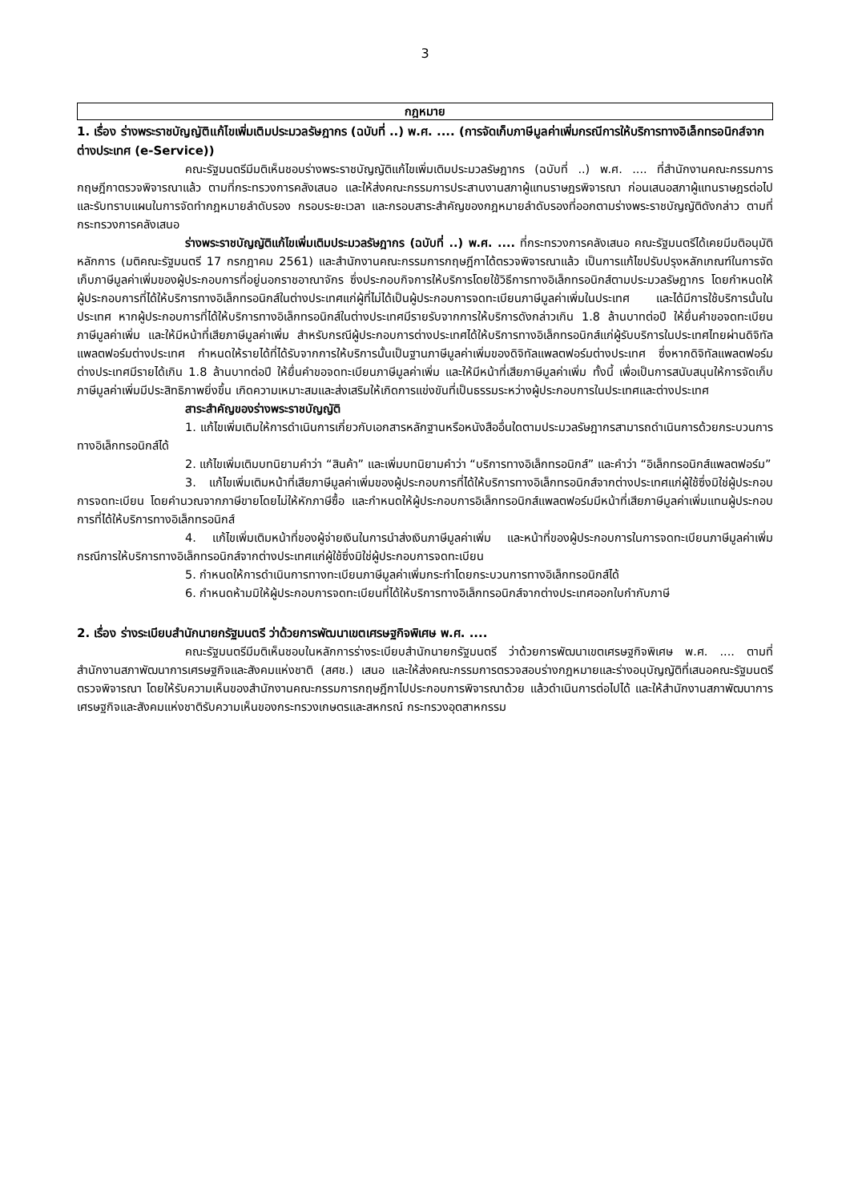3
กฎหมาย
1. เรื่อง ร่างพระราชบัญญัติแก้ไขเพิ่มเติมประมวลรัษฎากร (ฉบับที่ ..) พ.ศ. .... (การจัดเก็บภาษีมูลค่าเพิ่มกรณีการให้บริการทางอิเล็กทรอนิกส์จากต่างประเทศ (e-Service))
คณะรัฐมนตรีมีมติเห็นชอบร่างพระราชบัญญัติแก้ไขเพิ่มเติมประมวลรัษฎากร (ฉบับที่ ..) พ.ศ. .... ที่สำนักงานคณะกรรมการกฤษฎีกาตรวจพิจารณาแล้ว ตามที่กระทรวงการคลังเสนอ และให้ส่งคณะกรรมการประสานงานสภาผู้แทนราษฎรพิจารณา ก่อนเสนอสภาผู้แทนราษฎรต่อไป และรับทราบแผนในการจัดทำกฎหมายลำดับรอง กรอบระยะเวลา และกรอบสาระสำคัญของกฎหมายลำดับรองที่ออกตามร่างพระราชบัญญัติดังกล่าว ตามที่กระทรวงการคลังเสนอ
ร่างพระราชบัญญัติแก้ไขเพิ่มเติมประมวลรัษฎากร (ฉบับที่ ..) พ.ศ. .... ที่กระทรวงการคลังเสนอ คณะรัฐมนตรีได้เคยมีมติอนุมัติหลักการ (มติคณะรัฐมนตรี 17 กรกฎาคม 2561) และสำนักงานคณะกรรมการกฤษฎีกาได้ตรวจพิจารณาแล้ว เป็นการแก้ไขปรับปรุงหลักเกณฑ์ในการจัดเก็บภาษีมูลค่าเพิ่มของผู้ประกอบการที่อยู่นอกราชอาณาจักร ซึ่งประกอบกิจการให้บริการโดยใช้วิธีการทางอิเล็กทรอนิกส์ตามประมวลรัษฎากร โดยกำหนดให้ผู้ประกอบการที่ได้ให้บริการทางอิเล็กทรอนิกส์ในต่างประเทศแก่ผู้ที่ไม่ได้เป็นผู้ประกอบการจดทะเบียนภาษีมูลค่าเพิ่มในประเทศ และได้มีการใช้บริการนั้นในประเทศ หากผู้ประกอบการที่ได้ให้บริการทางอิเล็กทรอนิกส์ในต่างประเทศมีรายรับจากการให้บริการดังกล่าวเกิน 1.8 ล้านบาทต่อปี ให้ยื่นคำขอจดทะเบียนภาษีมูลค่าเพิ่ม และให้มีหน้าที่เสียภาษีมูลค่าเพิ่ม สำหรับกรณีผู้ประกอบการต่างประเทศได้ให้บริการทางอิเล็กทรอนิกส์แก่ผู้รับบริการในประเทศไทยผ่านดิจิทัลแพลตฟอร์มต่างประเทศ กำหนดให้รายได้ที่ได้รับจากการให้บริการนั้นเป็นฐานภาษีมูลค่าเพิ่มของดิจิทัลแพลตฟอร์มต่างประเทศ ซึ่งหากดิจิทัลแพลตฟอร์มต่างประเทศมีรายได้เกิน 1.8 ล้านบาทต่อปี ให้ยื่นคำขอจดทะเบียนภาษีมูลค่าเพิ่ม และให้มีหน้าที่เสียภาษีมูลค่าเพิ่ม ทั้งนี้ เพื่อเป็นการสนับสนุนให้การจัดเก็บภาษีมูลค่าเพิ่มมีประสิทธิภาพยิ่งขึ้น เกิดความเหมาะสมและส่งเสริมให้เกิดการแข่งขันที่เป็นธรรมระหว่างผู้ประกอบการในประเทศและต่างประเทศ
สาระสำคัญของร่างพระราชบัญญัติ
1. แก้ไขเพิ่มเติมให้การดำเนินการเกี่ยวกับเอกสารหลักฐานหรือหนังสืออื่นใดตามประมวลรัษฎากรสามารถดำเนินการด้วยกระบวนการทางอิเล็กทรอนิกส์ได้
2. แก้ไขเพิ่มเติมบทนิยามคำว่า “สินค้า” และเพิ่มบทนิยามคำว่า “บริการทางอิเล็กทรอนิกส์” และคำว่า “อิเล็กทรอนิกส์แพลตฟอร์ม”
3. แก้ไขเพิ่มเติมหน้าที่เสียภาษีมูลค่าเพิ่มของผู้ประกอบการที่ได้ให้บริการทางอิเล็กทรอนิกส์จากต่างประเทศแก่ผู้ใช้ซึ่งมิใช่ผู้ประกอบการจดทะเบียน โดยคำนวณจากภาษีขายโดยไม่ให้หักภาษีซื้อ และกำหนดให้ผู้ประกอบการอิเล็กทรอนิกส์แพลตฟอร์มมีหน้าที่เสียภาษีมูลค่าเพิ่มแทนผู้ประกอบการที่ได้ให้บริการทางอิเล็กทรอนิกส์
4. แก้ไขเพิ่มเติมหน้าที่ของผู้จ่ายเงินในการนำส่งเงินภาษีมูลค่าเพิ่ม และหน้าที่ของผู้ประกอบการในการจดทะเบียนภาษีมูลค่าเพิ่ม กรณีการให้บริการทางอิเล็กทรอนิกส์จากต่างประเทศแก่ผู้ใช้ซึ่งมิใช่ผู้ประกอบการจดทะเบียน
5. กำหนดให้การดำเนินการทางทะเบียนภาษีมูลค่าเพิ่มกระทำโดยกระบวนการทางอิเล็กทรอนิกส์ได้
6. กำหนดห้ามมิให้ผู้ประกอบการจดทะเบียนที่ได้ให้บริการทางอิเล็กทรอนิกส์จากต่างประเทศออกใบกำกับภาษี
2. เรื่อง ร่างระเบียบสำนักนายกรัฐมนตรี ว่าด้วยการพัฒนาเขตเศรษฐกิจพิเศษ พ.ศ. ....
คณะรัฐมนตรีมีมติเห็นชอบในหลักการร่างระเบียบสำนักนายกรัฐมนตรี ว่าด้วยการพัฒนาเขตเศรษฐกิจพิเศษ พ.ศ. .... ตามที่สำนักงานสภาพัฒนาการเศรษฐกิจและสังคมแห่งชาติ (สศช.) เสนอ และให้ส่งคณะกรรมการตรวจสอบร่างกฎหมายและร่างอนุบัญญัติที่เสนอคณะรัฐมนตรีตรวจพิจารณา โดยให้รับความเห็นของสำนักงานคณะกรรมการกฤษฎีกาไปประกอบการพิจารณาด้วย แล้วดำเนินการต่อไปได้ และให้สำนักงานสภาพัฒนาการเศรษฐกิจและสังคมแห่งชาติรับความเห็นของกระทรวงเกษตรและสหกรณ์ กระทรวงอุตสาหกรรม